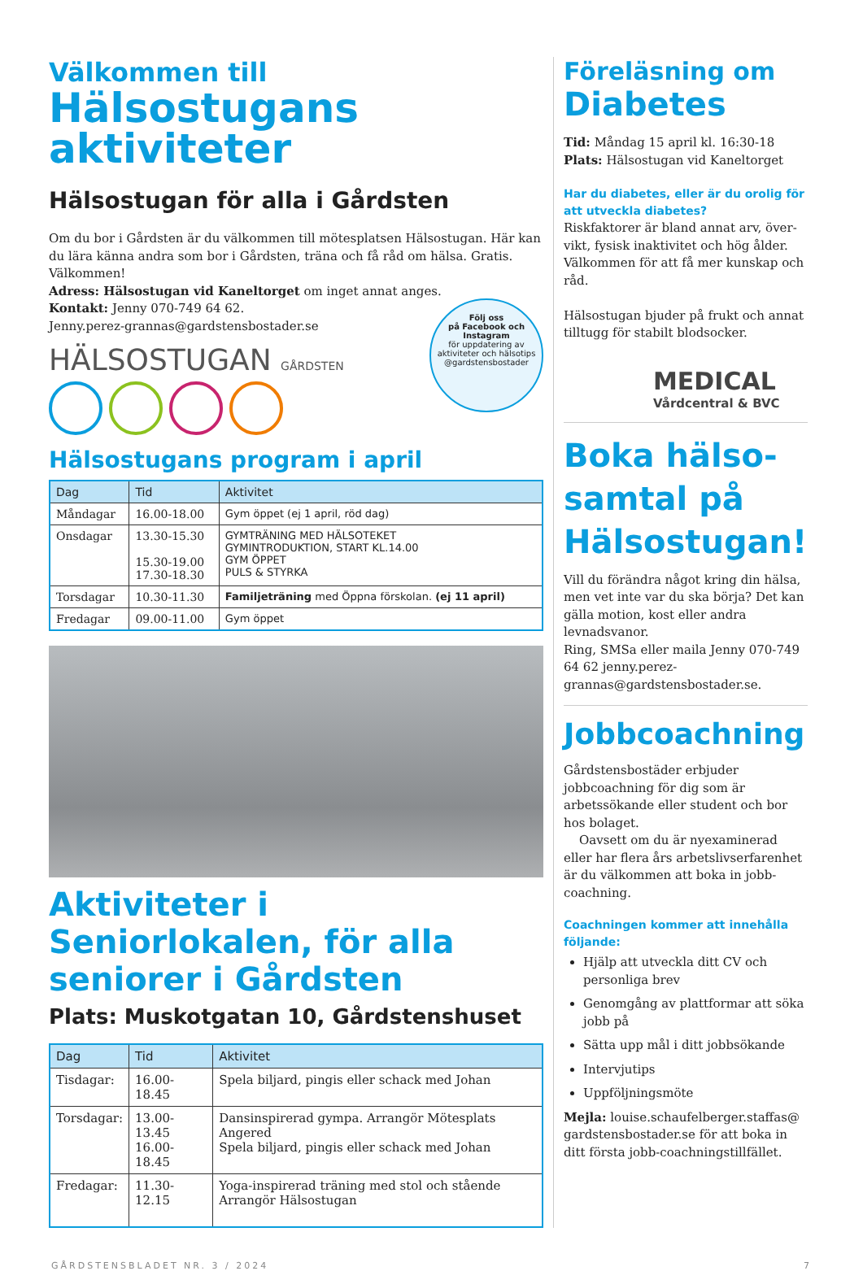Välkommen till
Hälsostugans aktiviteter
Hälsostugan för alla i Gårdsten
Om du bor i Gårdsten är du välkommen till mötesplatsen Hälsostugan. Här kan du lära känna andra som bor i Gårdsten, träna och få råd om hälsa. Gratis. Välkommen!
Adress: Hälsostugan vid Kaneltorget om inget annat anges.
Kontakt: Jenny 070-749 64 62.
Jenny.perez-grannas@gardstensbostader.se
HÄLSOSTUGAN GÅRDSTEN
Följ oss
på Facebook och
Instagram
för uppdatering av aktiviteter och hälsotips
@gardstensbostader
Hälsostugans program i april
| Dag | Tid | Aktivitet |
| --- | --- | --- |
| Måndagar | 16.00-18.00 | Gym öppet (ej 1 april, röd dag) |
| Onsdagar | 13.30-15.30 15.30-19.00 17.30-18.30 | GYMTRÄNING MED HÄLSOTEKET GYMINTRODUKTION, START KL.14.00 GYM ÖPPET PULS & STYRKA |
| Torsdagar | 10.30-11.30 | Familjeträning med Öppna förskolan. (ej 11 april) |
| Fredagar | 09.00-11.00 | Gym öppet |
Aktiviteter i Seniorlokalen, för alla seniorer i Gårdsten
Plats: Muskotgatan 10, Gårdstenshuset
| Dag | Tid | Aktivitet |
| --- | --- | --- |
| Tisdagar: | 16.00-18.45 | Spela biljard, pingis eller schack med Johan |
| Torsdagar: | 13.00-13.45 16.00-18.45 | Dansinspirerad gympa. Arrangör Mötesplats Angered Spela biljard, pingis eller schack med Johan |
| Fredagar: | 11.30-12.15 | Yoga-inspirerad träning med stol och stående Arrangör Hälsostugan |
Föreläsning om
Diabetes
Tid: Måndag 15 april kl. 16:30-18
Plats: Hälsostugan vid Kaneltorget
Har du diabetes, eller är du orolig för att utveckla diabetes?
Riskfaktorer är bland annat arv, över-vikt, fysisk inaktivitet och hög ålder. Välkommen för att få mer kunskap och råd.
Hälsostugan bjuder på frukt och annat tilltugg för stabilt blodsocker.
MEDICAL
Vårdcentral & BVC
Boka hälso-samtal på Hälsostugan!
Vill du förändra något kring din hälsa, men vet inte var du ska börja? Det kan gälla motion, kost eller andra levnadsvanor.
Ring, SMSa eller maila Jenny 070-749 64 62 jenny.perez-grannas@gardstensbostader.se.
Jobbcoachning
Gårdstensbostäder erbjuder jobbcoachning för dig som är arbetssökande eller student och bor hos bolaget.
Oavsett om du är nyexaminerad eller har flera års arbetslivserfarenhet är du välkommen att boka in jobb-coachning.
Coachningen kommer att innehålla följande:
Hjälp att utveckla ditt CV och personliga brev
Genomgång av plattformar att söka jobb på
Sätta upp mål i ditt jobbsökande
Intervjutips
Uppföljningsmöte
Mejla: louise.schaufelberger.staffas@ gardstensbostader.se för att boka in ditt första jobb-coachningstillfället.
GÅRDSTENSBLADET NR. 3 / 2024 7